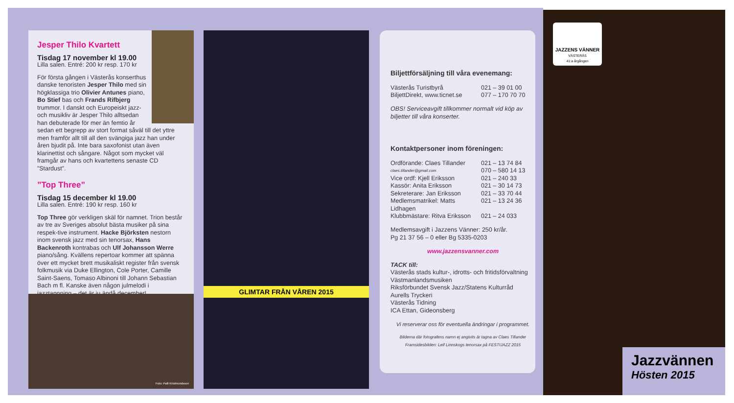Jesper Thilo Kvartett
Tisdag 17 november kl 19.00
Lilla salen. Entré: 200 kr resp. 170 kr
För första gången i Västerås konserthus danske tenoristen Jesper Thilo med sin högklassiga trio Olivier Antunes piano, Bo Stief bas och Frands Rifbjerg trummor. I danskt och Europeiskt jazz- och musikliv är Jesper Thilo alltsedan han debuterade för mer än femtio år sedan ett begrepp av stort format såväl till det yttre men framför allt till all den svängiga jazz han under åren bjudit på. Inte bara saxofonist utan även klarinettist och sångare. Något som mycket väl framgår av hans och kvartettens senaste CD ”Stardust”.
”Top Three”
Tisdag 15 december kl 19.00
Lilla salen. Entré: 190 kr resp. 160 kr
Top Three gör verkligen skäl för namnet. Trion består av tre av Sveriges absolut bästa musiker på sina respek-tive instrument. Hacke Björksten nestorn inom svensk jazz med sin tenorsax, Hans Backenroth kontrabas och Ulf Johansson Werre piano/sång. Kvällens repertoar kommer att spänna över ett mycket brett musikaliskt register från svensk folkmusik via Duke Ellington, Cole Porter, Camille Saint-Saens, Tomaso Albinoni till Johann Sebastian Bach m fl. Kanske även någon julmelodi i jazztappning – det är ju ändå december!
Foto: Palli Kristmundsson
GLIMTAR FRÅN VÅREN 2015
Biljettförsäljning till våra evenemang:
Västerås Turistbyrå 021 – 39 01 00
BiljettDirekt, www.ticnet.se 077 – 170 70 70
OBS! Serviceavgift tillkommer normalt vid köp av biljetter till våra konserter.
Kontaktpersoner inom föreningen:
Ordförande: Claes Tillander 021 – 13 74 84
claes.tillander@gmail.com 070 – 580 14 13
Vice ordf: Kjell Eriksson 021 – 240 33
Kassör: Anita Eriksson 021 – 30 14 73
Sekreterare: Jan Eriksson 021 – 33 70 44
Medlemsmatrikel: Matts Lidhagen 021 – 13 24 36
Klubbmästare: Ritva Eriksson 021 – 24 033
Medlemsavgift i Jazzens Vänner: 250 kr/år.
Pg 21 37 56 – 0 eller Bg 5335-0203
www.jazzensvanner.com
TACK till:
Västerås stads kultur-, idrotts- och fritidsförvaltning
Västmanlandsmusiken
Riksförbundet Svensk Jazz/Statens Kulturråd
Aurells Tryckeri
Västerås Tidning
ICA Ettan, Gideonsberg
Vi reserverar oss för eventuella ändringar i programmet.
Bilderna där fotografens namn ej angivits är tagna av Claes Tillander
Framsidesbilden: Leif Linnskogs tenorsax på FESTIJAZZ 2015
JAZZENS VÄNNER
VÄSTERÅS
41:a årgången
Jazzvännen
Hösten 2015